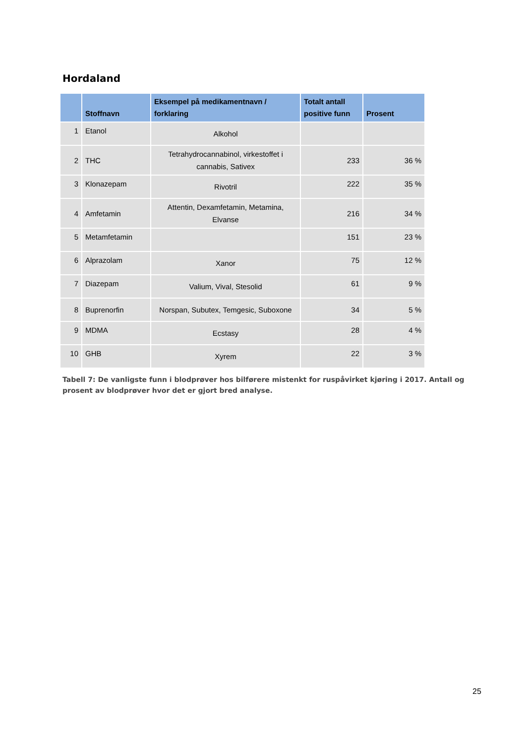Hordaland
| | Stoffnavn | Eksempel på medikamentnavn / forklaring | Totalt antall positive funn | Prosent |
| --- | --- | --- | --- | --- |
| 1 | Etanol | Alkohol | | |
| 2 | THC | Tetrahydrocannabinol, virkestoffet i cannabis, Sativex | 233 | 36 % |
| 3 | Klonazepam | Rivotril | 222 | 35 % |
| 4 | Amfetamin | Attentin, Dexamfetamin, Metamina, Elvanse | 216 | 34 % |
| 5 | Metamfetamin | | 151 | 23 % |
| 6 | Alprazolam | Xanor | 75 | 12 % |
| 7 | Diazepam | Valium, Vival, Stesolid | 61 | 9 % |
| 8 | Buprenorfin | Norspan, Subutex, Temgesic, Suboxone | 34 | 5 % |
| 9 | MDMA | Ecstasy | 28 | 4 % |
| 10 | GHB | Xyrem | 22 | 3 % |
Tabell 7: De vanligste funn i blodprøver hos bilførere mistenkt for ruspåvirket kjøring i 2017. Antall og prosent av blodprøver hvor det er gjort bred analyse.
25